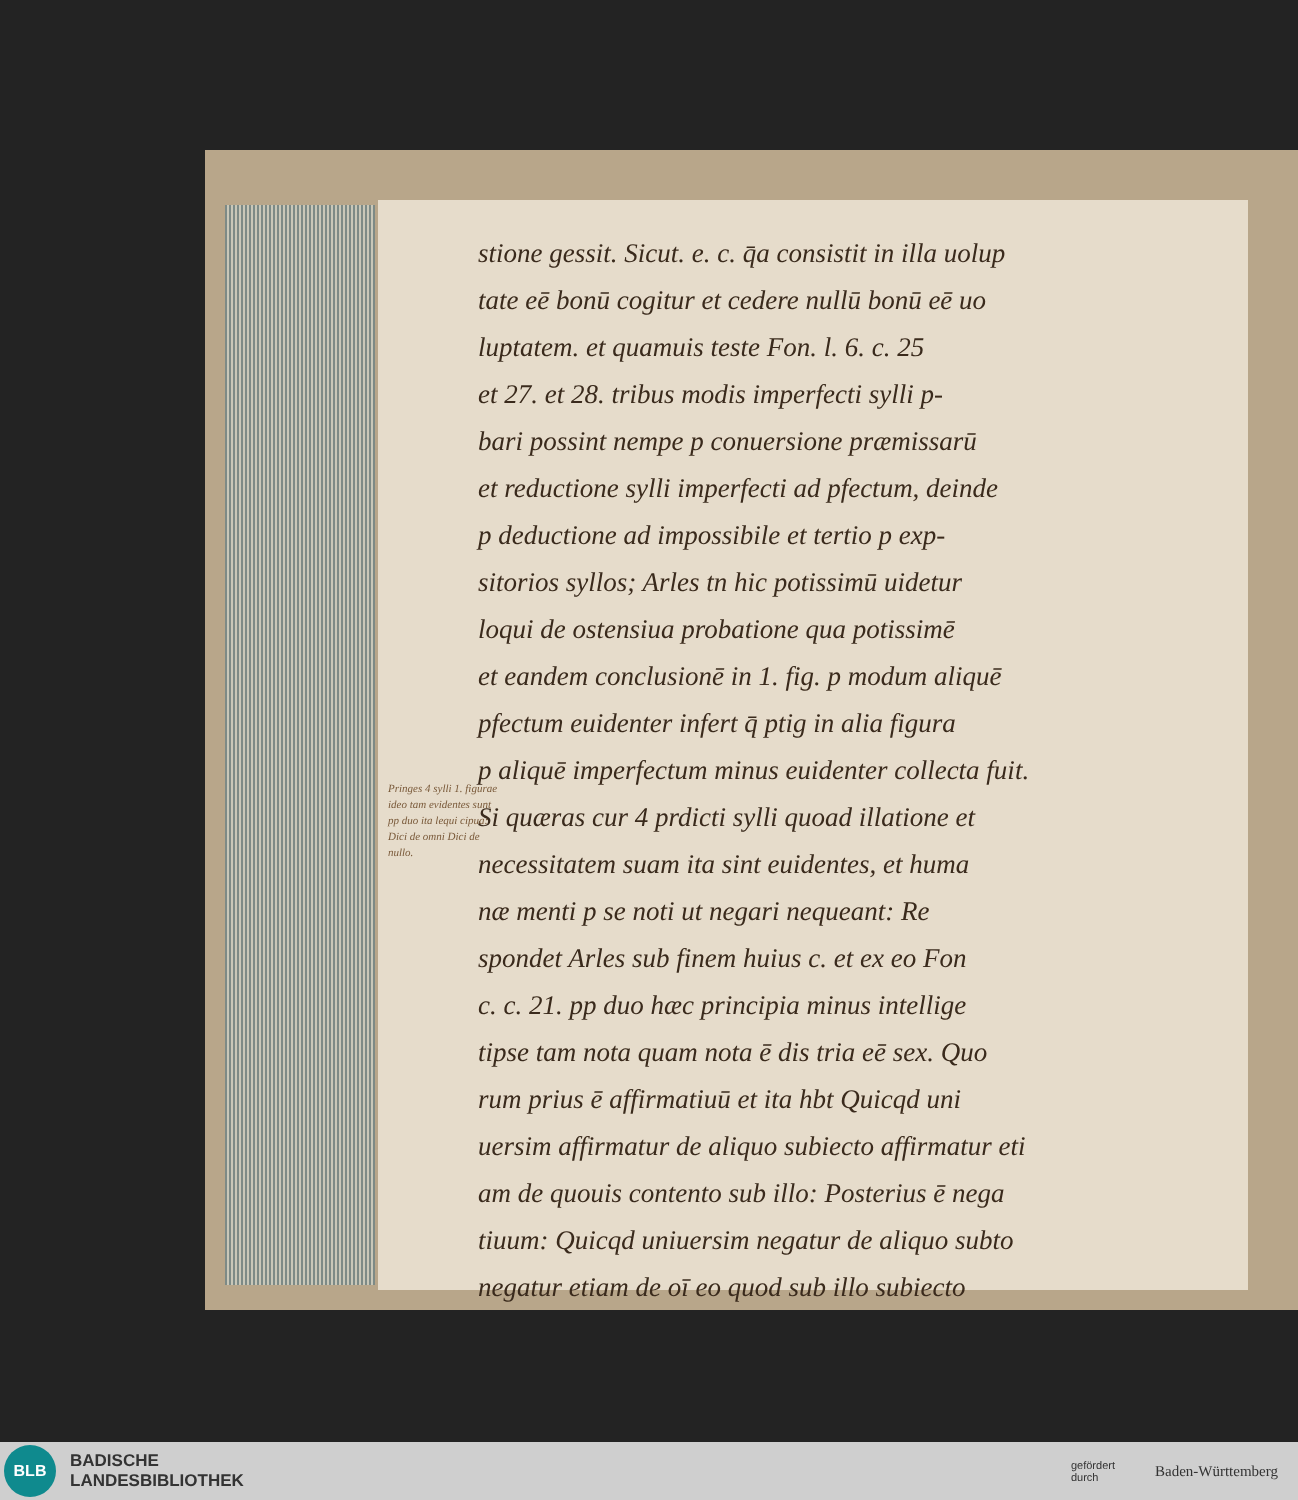Pringes 4 sylli 1. figurae ideo tam evidentes sunt pp duo ita lequi cipua: Dici de omni Dici de nullo.
stione gessit. Sicut. e. c. q̄a consistit in illa uolup
tate eē bonū cogitur et cedere nullū bonū eē uo
luptatem. et quamuis teste Fon. l. 6. c. 25
et 27. et 28. tribus modis imperfecti sylli p-
bari possint nempe p conuersione præmissarū
et reductione sylli imperfecti ad pfectum, deinde
p deductione ad impossibile et tertio p exp-
sitorios syllos; Arles tn hic potissimū uidetur
loqui de ostensiua probatione qua potissimē
et eandem conclusionē in 1. fig. p modum aliquē
pfectum euidenter infert q̄ ptig in alia figura
p aliquē imperfectum minus euidenter collecta fuit.
Si quæras cur 4 prdicti sylli quoad illatione et
necessitatem suam ita sint euidentes, et huma
næ menti p se noti ut negari nequeant: Re
spondet Arles sub finem huius c. et ex eo Fon
c. c. 21. pp duo hæc principia minus intellige
tipse tam nota quam nota ē dis tria eē sex. Quo
rum prius ē affirmatiuū et ita hbt Quicqd uni
uersim affirmatur de aliquo subiecto affirmatur eti
am de quouis contento sub illo: Posterius ē nega
tiuum: Quicqd uniuersim negatur de aliquo subto
negatur etiam de oī eo quod sub illo subiecto
BLB
BADISCHE
LANDESBIBLIOTHEK
gefördert
durch
Baden-Württemberg